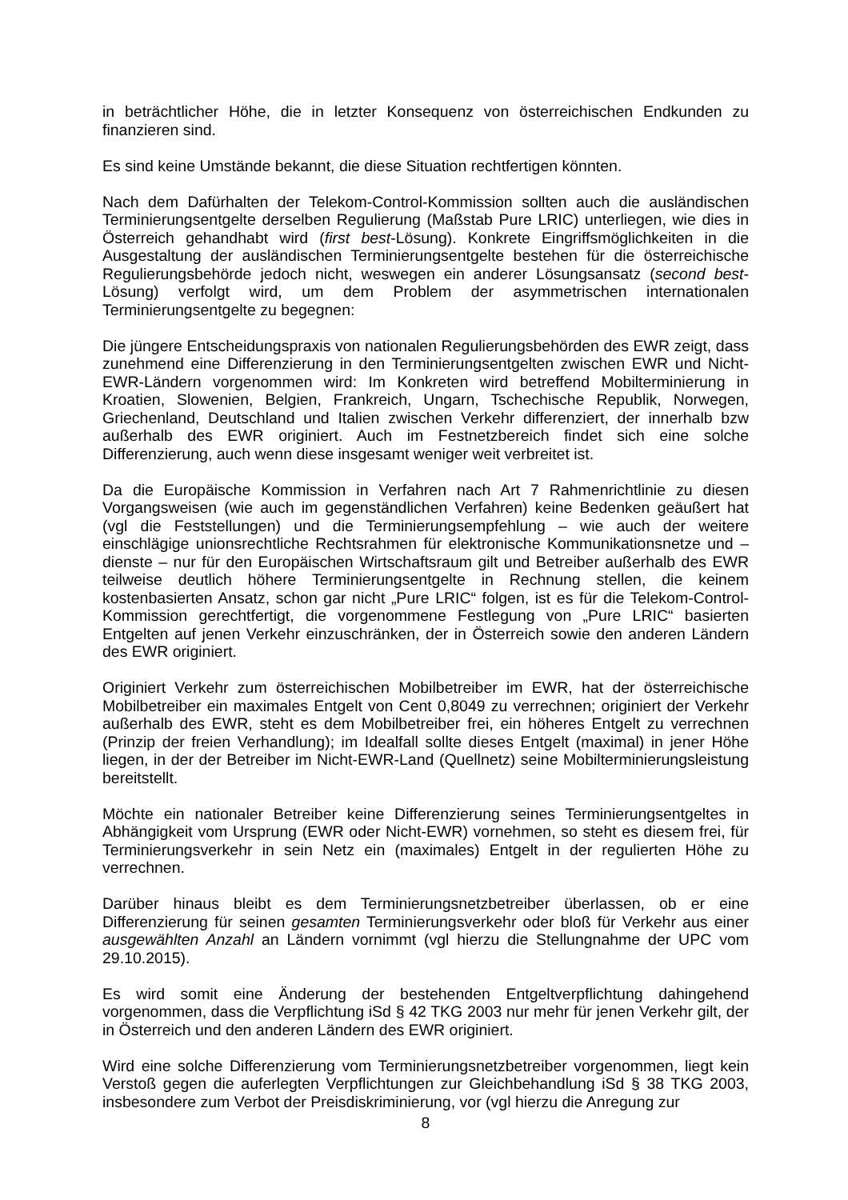in beträchtlicher Höhe, die in letzter Konsequenz von österreichischen Endkunden zu finanzieren sind.
Es sind keine Umstände bekannt, die diese Situation rechtfertigen könnten.
Nach dem Dafürhalten der Telekom-Control-Kommission sollten auch die ausländischen Terminierungsentgelte derselben Regulierung (Maßstab Pure LRIC) unterliegen, wie dies in Österreich gehandhabt wird (first best-Lösung). Konkrete Eingriffsmöglichkeiten in die Ausgestaltung der ausländischen Terminierungsentgelte bestehen für die österreichische Regulierungsbehörde jedoch nicht, weswegen ein anderer Lösungsansatz (second best-Lösung) verfolgt wird, um dem Problem der asymmetrischen internationalen Terminierungsentgelte zu begegnen:
Die jüngere Entscheidungspraxis von nationalen Regulierungsbehörden des EWR zeigt, dass zunehmend eine Differenzierung in den Terminierungsentgelten zwischen EWR und Nicht-EWR-Ländern vorgenommen wird: Im Konkreten wird betreffend Mobilterminierung in Kroatien, Slowenien, Belgien, Frankreich, Ungarn, Tschechische Republik, Norwegen, Griechenland, Deutschland und Italien zwischen Verkehr differenziert, der innerhalb bzw außerhalb des EWR originiert. Auch im Festnetzbereich findet sich eine solche Differenzierung, auch wenn diese insgesamt weniger weit verbreitet ist.
Da die Europäische Kommission in Verfahren nach Art 7 Rahmenrichtlinie zu diesen Vorgangsweisen (wie auch im gegenständlichen Verfahren) keine Bedenken geäußert hat (vgl die Feststellungen) und die Terminierungsempfehlung – wie auch der weitere einschlägige unionsrechtliche Rechtsrahmen für elektronische Kommunikationsnetze und –dienste – nur für den Europäischen Wirtschaftsraum gilt und Betreiber außerhalb des EWR teilweise deutlich höhere Terminierungsentgelte in Rechnung stellen, die keinem kostenbasierten Ansatz, schon gar nicht „Pure LRIC“ folgen, ist es für die Telekom-Control-Kommission gerechtfertigt, die vorgenommene Festlegung von „Pure LRIC“ basierten Entgelten auf jenen Verkehr einzuschränken, der in Österreich sowie den anderen Ländern des EWR originiert.
Originiert Verkehr zum österreichischen Mobilbetreiber im EWR, hat der österreichische Mobilbetreiber ein maximales Entgelt von Cent 0,8049 zu verrechnen; originiert der Verkehr außerhalb des EWR, steht es dem Mobilbetreiber frei, ein höheres Entgelt zu verrechnen (Prinzip der freien Verhandlung); im Idealfall sollte dieses Entgelt (maximal) in jener Höhe liegen, in der der Betreiber im Nicht-EWR-Land (Quellnetz) seine Mobilterminierungsleistung bereitstellt.
Möchte ein nationaler Betreiber keine Differenzierung seines Terminierungsentgeltes in Abhängigkeit vom Ursprung (EWR oder Nicht-EWR) vornehmen, so steht es diesem frei, für Terminierungsverkehr in sein Netz ein (maximales) Entgelt in der regulierten Höhe zu verrechnen.
Darüber hinaus bleibt es dem Terminierungsnetzbetreiber überlassen, ob er eine Differenzierung für seinen gesamten Terminierungsverkehr oder bloß für Verkehr aus einer ausgewählten Anzahl an Ländern vornimmt (vgl hierzu die Stellungnahme der UPC vom 29.10.2015).
Es wird somit eine Änderung der bestehenden Entgeltverpflichtung dahingehend vorgenommen, dass die Verpflichtung iSd § 42 TKG 2003 nur mehr für jenen Verkehr gilt, der in Österreich und den anderen Ländern des EWR originiert.
Wird eine solche Differenzierung vom Terminierungsnetzbetreiber vorgenommen, liegt kein Verstoß gegen die auferlegten Verpflichtungen zur Gleichbehandlung iSd § 38 TKG 2003, insbesondere zum Verbot der Preisdiskriminierung, vor (vgl hierzu die Anregung zur
8